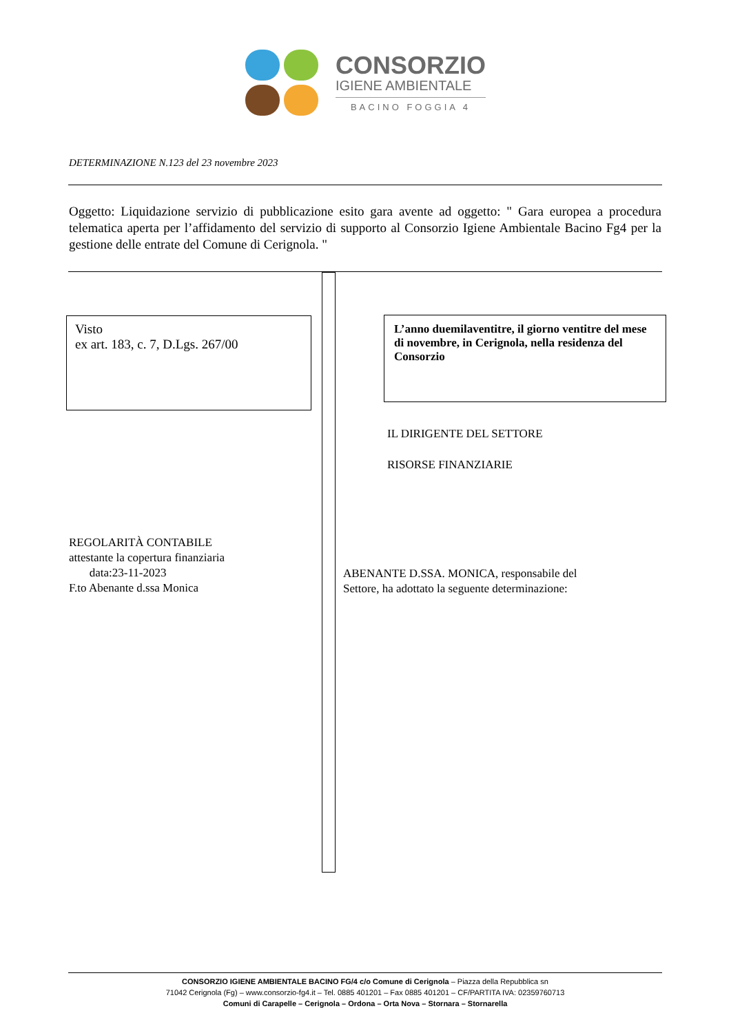CONSORZIO
IGIENE AMBIENTALE
BACINO FOGGIA 4
DETERMINAZIONE N.123 del 23 novembre 2023
Oggetto: Liquidazione servizio di pubblicazione esito gara avente ad oggetto: " Gara europea a procedura telematica aperta per l’affidamento del servizio di supporto al Consorzio Igiene Ambientale Bacino Fg4 per la gestione delle entrate del Comune di Cerignola. "
Visto
ex art. 183, c. 7, D.Lgs. 267/00
L’anno duemilaventitre, il giorno ventitre del mese di novembre, in Cerignola, nella residenza del Consorzio
IL DIRIGENTE DEL SETTORE
RISORSE FINANZIARIE
REGOLARITÀ CONTABILE
attestante la copertura finanziaria
data:23-11-2023
F.to Abenante d.ssa Monica
ABENANTE D.SSA. MONICA, responsabile del
Settore, ha adottato la seguente determinazione:
CONSORZIO IGIENE AMBIENTALE BACINO FG/4 c/o Comune di Cerignola – Piazza della Repubblica sn
71042 Cerignola (Fg) – www.consorzio-fg4.it – Tel. 0885 401201 – Fax 0885 401201 – CF/PARTITA IVA: 02359760713
Comuni di Carapelle – Cerignola – Ordona – Orta Nova – Stornara – Stornarella